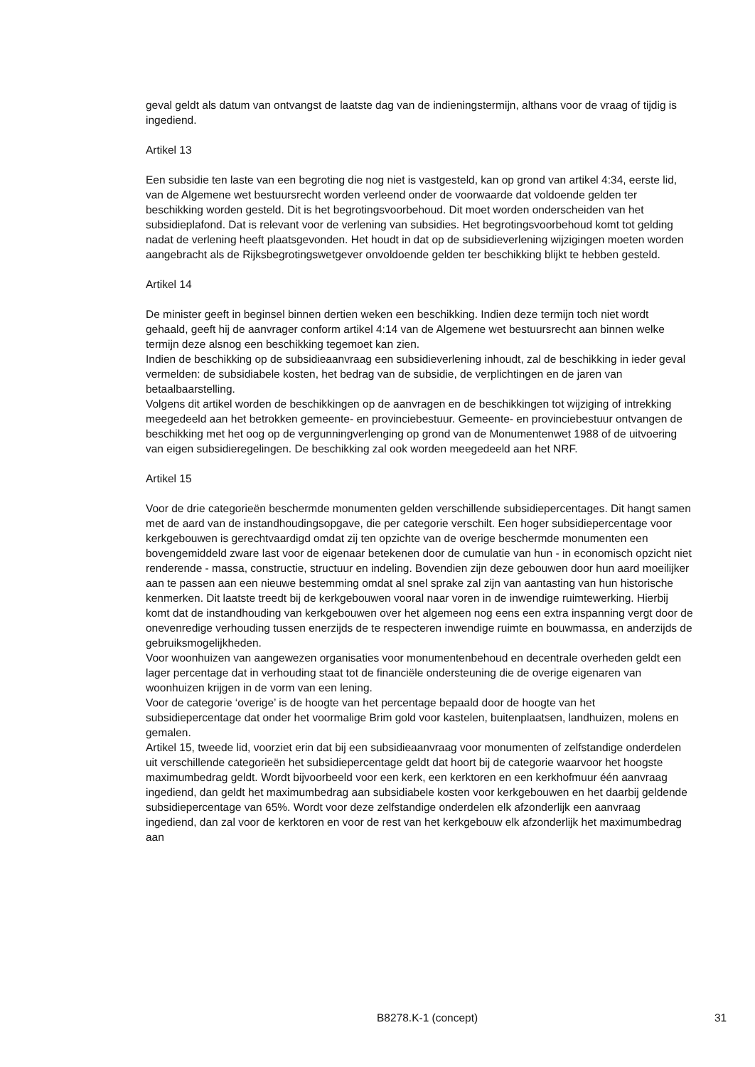geval geldt als datum van ontvangst de laatste dag van de indieningstermijn, althans voor de vraag of tijdig is ingediend.
Artikel 13
Een subsidie ten laste van een begroting die nog niet is vastgesteld, kan op grond van artikel 4:34, eerste lid, van de Algemene wet bestuursrecht worden verleend onder de voorwaarde dat voldoende gelden ter beschikking worden gesteld. Dit is het begrotingsvoorbehoud. Dit moet worden onderscheiden van het subsidieplafond. Dat is relevant voor de verlening van subsidies. Het begrotingsvoorbehoud komt tot gelding nadat de verlening heeft plaatsgevonden. Het houdt in dat op de subsidieverlening wijzigingen moeten worden aangebracht als de Rijksbegrotingswetgever onvoldoende gelden ter beschikking blijkt te hebben gesteld.
Artikel 14
De minister geeft in beginsel binnen dertien weken een beschikking. Indien deze termijn toch niet wordt gehaald, geeft hij de aanvrager conform artikel 4:14 van de Algemene wet bestuursrecht aan binnen welke termijn deze alsnog een beschikking tegemoet kan zien.
Indien de beschikking op de subsidieaanvraag een subsidieverlening inhoudt, zal de beschikking in ieder geval vermelden: de subsidiabele kosten, het bedrag van de subsidie, de verplichtingen en de jaren van betaalbaarstelling.
Volgens dit artikel worden de beschikkingen op de aanvragen en de beschikkingen tot wijziging of intrekking meegedeeld aan het betrokken gemeente- en provinciebestuur. Gemeente- en provinciebestuur ontvangen de beschikking met het oog op de vergunningverlenging op grond van de Monumentenwet 1988 of de uitvoering van eigen subsidieregelingen. De beschikking zal ook worden meegedeeld aan het NRF.
Artikel 15
Voor de drie categorieën beschermde monumenten gelden verschillende subsidiepercentages. Dit hangt samen met de aard van de instandhoudingsopgave, die per categorie verschilt. Een hoger subsidiepercentage voor kerkgebouwen is gerechtvaardigd omdat zij ten opzichte van de overige beschermde monumenten een bovengemiddeld zware last voor de eigenaar betekenen door de cumulatie van hun - in economisch opzicht niet renderende - massa, constructie, structuur en indeling. Bovendien zijn deze gebouwen door hun aard moeilijker aan te passen aan een nieuwe bestemming omdat al snel sprake zal zijn van aantasting van hun historische kenmerken. Dit laatste treedt bij de kerkgebouwen vooral naar voren in de inwendige ruimtewerking. Hierbij komt dat de instandhouding van kerkgebouwen over het algemeen nog eens een extra inspanning vergt door de onevenredige verhouding tussen enerzijds de te respecteren inwendige ruimte en bouwmassa, en anderzijds de gebruiksmogelijkheden.
Voor woonhuizen van aangewezen organisaties voor monumentenbehoud en decentrale overheden geldt een lager percentage dat in verhouding staat tot de financiële ondersteuning die de overige eigenaren van woonhuizen krijgen in de vorm van een lening.
Voor de categorie ‘overige’ is de hoogte van het percentage bepaald door de hoogte van het subsidiepercentage dat onder het voormalige Brim gold voor kastelen, buitenplaatsen, landhuizen, molens en gemalen.
Artikel 15, tweede lid, voorziet erin dat bij een subsidieaanvraag voor monumenten of zelfstandige onderdelen uit verschillende categorieën het subsidiepercentage geldt dat hoort bij de categorie waarvoor het hoogste maximumbedrag geldt. Wordt bijvoorbeeld voor een kerk, een kerktoren en een kerkhofmuur één aanvraag ingediend, dan geldt het maximumbedrag aan subsidiabele kosten voor kerkgebouwen en het daarbij geldende subsidiepercentage van 65%. Wordt voor deze zelfstandige onderdelen elk afzonderlijk een aanvraag ingediend, dan zal voor de kerktoren en voor de rest van het kerkgebouw elk afzonderlijk het maximumbedrag aan
B8278.K-1 (concept) 31